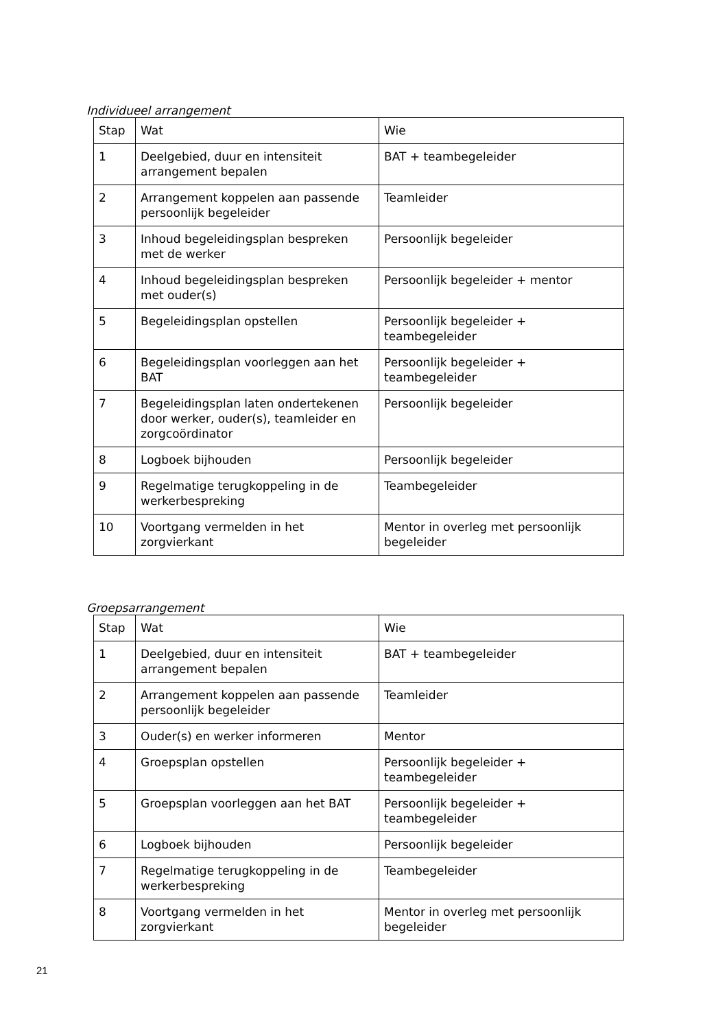Individueel arrangement
| Stap | Wat | Wie |
| 1 | Deelgebied, duur en intensiteit arrangement bepalen | BAT + teambegeleider |
| 2 | Arrangement koppelen aan passende persoonlijk begeleider | Teamleider |
| 3 | Inhoud begeleidingsplan bespreken met de werker | Persoonlijk begeleider |
| 4 | Inhoud begeleidingsplan bespreken met ouder(s) | Persoonlijk begeleider + mentor |
| 5 | Begeleidingsplan opstellen | Persoonlijk begeleider + teambegeleider |
| 6 | Begeleidingsplan voorleggen aan het BAT | Persoonlijk begeleider + teambegeleider |
| 7 | Begeleidingsplan laten ondertekenen door werker, ouder(s), teamleider en zorgcoördinator | Persoonlijk begeleider |
| 8 | Logboek bijhouden | Persoonlijk begeleider |
| 9 | Regelmatige terugkoppeling in de werkerbespreking | Teambegeleider |
| 10 | Voortgang vermelden in het zorgvierkant | Mentor in overleg met persoonlijk begeleider |
Groepsarrangement
| Stap | Wat | Wie |
| 1 | Deelgebied, duur en intensiteit arrangement bepalen | BAT + teambegeleider |
| 2 | Arrangement koppelen aan passende persoonlijk begeleider | Teamleider |
| 3 | Ouder(s) en werker informeren | Mentor |
| 4 | Groepsplan opstellen | Persoonlijk begeleider + teambegeleider |
| 5 | Groepsplan voorleggen aan het BAT | Persoonlijk begeleider + teambegeleider |
| 6 | Logboek bijhouden | Persoonlijk begeleider |
| 7 | Regelmatige terugkoppeling in de werkerbespreking | Teambegeleider |
| 8 | Voortgang vermelden in het zorgvierkant | Mentor in overleg met persoonlijk begeleider |
21